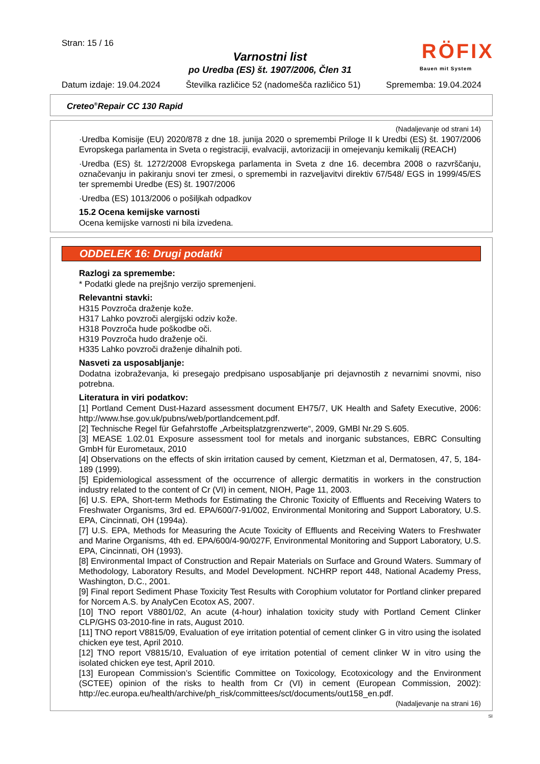Stran: 15 / 16
RÖFIX
Bauen mit System
Varnostni list
po Uredba (ES) št. 1907/2006, Člen 31
Datum izdaje: 19.04.2024 Številka različice 52 (nadomešča različico 51) Sprememba: 19.04.2024
Creteo<sup>®</sup>Repair CC 130 Rapid
(Nadaljevanje od strani 14)
·Uredba Komisije (EU) 2020/878 z dne 18. junija 2020 o spremembi Priloge II k Uredbi (ES) št. 1907/2006 Evropskega parlamenta in Sveta o registraciji, evalvaciji, avtorizaciji in omejevanju kemikalij (REACH)
·Uredba (ES) št. 1272/2008 Evropskega parlamenta in Sveta z dne 16. decembra 2008 o razvrščanju, označevanju in pakiranju snovi ter zmesi, o spremembi in razveljavitvi direktiv 67/548/ EGS in 1999/45/ES ter spremembi Uredbe (ES) št. 1907/2006
·Uredba (ES) 1013/2006 o pošiljkah odpadkov
15.2 Ocena kemijske varnosti
Ocena kemijske varnosti ni bila izvedena.
ODDELEK 16: Drugi podatki
Razlogi za spremembe:
* Podatki glede na prejšnjo verzijo spremenjeni.
Relevantni stavki:
H315 Povzroča draženje kože.
H317 Lahko povzroči alergijski odziv kože.
H318 Povzroča hude poškodbe oči.
H319 Povzroča hudo draženje oči.
H335 Lahko povzroči draženje dihalnih poti.
Nasveti za usposabljanje:
Dodatna izobraževanja, ki presegajo predpisano usposabljanje pri dejavnostih z nevarnimi snovmi, niso potrebna.
Literatura in viri podatkov:
[1] Portland Cement Dust-Hazard assessment document EH75/7, UK Health and Safety Executive, 2006: http://www.hse.gov.uk/pubns/web/portlandcement.pdf.
[2] Technische Regel für Gefahrstoffe „Arbeitsplatzgrenzwerte“, 2009, GMBl Nr.29 S.605.
[3] MEASE 1.02.01 Exposure assessment tool for metals and inorganic substances, EBRC Consulting GmbH für Eurometaux, 2010
[4] Observations on the effects of skin irritation caused by cement, Kietzman et al, Dermatosen, 47, 5, 184-189 (1999).
[5] Epidemiological assessment of the occurrence of allergic dermatitis in workers in the construction industry related to the content of Cr (VI) in cement, NIOH, Page 11, 2003.
[6] U.S. EPA, Short-term Methods for Estimating the Chronic Toxicity of Effluents and Receiving Waters to Freshwater Organisms, 3rd ed. EPA/600/7-91/002, Environmental Monitoring and Support Laboratory, U.S. EPA, Cincinnati, OH (1994a).
[7] U.S. EPA, Methods for Measuring the Acute Toxicity of Effluents and Receiving Waters to Freshwater and Marine Organisms, 4th ed. EPA/600/4-90/027F, Environmental Monitoring and Support Laboratory, U.S. EPA, Cincinnati, OH (1993).
[8] Environmental Impact of Construction and Repair Materials on Surface and Ground Waters. Summary of Methodology, Laboratory Results, and Model Development. NCHRP report 448, National Academy Press, Washington, D.C., 2001.
[9] Final report Sediment Phase Toxicity Test Results with Corophium volutator for Portland clinker prepared for Norcem A.S. by AnalyCen Ecotox AS, 2007.
[10] TNO report V8801/02, An acute (4-hour) inhalation toxicity study with Portland Cement Clinker CLP/GHS 03-2010-fine in rats, August 2010.
[11] TNO report V8815/09, Evaluation of eye irritation potential of cement clinker G in vitro using the isolated chicken eye test, April 2010.
[12] TNO report V8815/10, Evaluation of eye irritation potential of cement clinker W in vitro using the isolated chicken eye test, April 2010.
[13] European Commission’s Scientific Committee on Toxicology, Ecotoxicology and the Environment (SCTEE) opinion of the risks to health from Cr (VI) in cement (European Commission, 2002): http://ec.europa.eu/health/archive/ph_risk/committees/sct/documents/out158_en.pdf.
(Nadaljevanje na strani 16)
SI